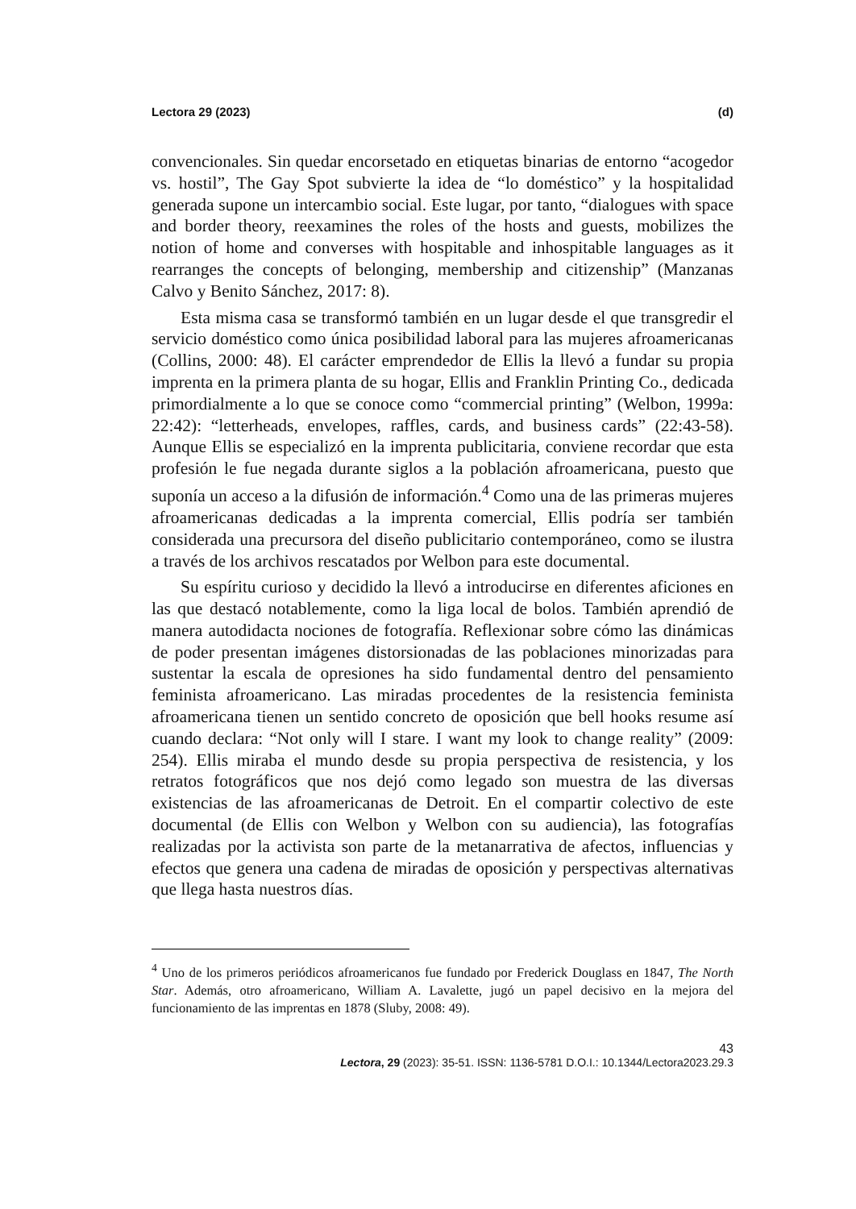Lectora 29 (2023) (d)
convencionales. Sin quedar encorsetado en etiquetas binarias de entorno “acogedor vs. hostil”, The Gay Spot subvierte la idea de “lo doméstico” y la hospitalidad generada supone un intercambio social. Este lugar, por tanto, “dialogues with space and border theory, reexamines the roles of the hosts and guests, mobilizes the notion of home and converses with hospitable and inhospitable languages as it rearranges the concepts of belonging, membership and citizenship” (Manzanas Calvo y Benito Sánchez, 2017: 8).
Esta misma casa se transformó también en un lugar desde el que transgredir el servicio doméstico como única posibilidad laboral para las mujeres afroamericanas (Collins, 2000: 48). El carácter emprendedor de Ellis la llevó a fundar su propia imprenta en la primera planta de su hogar, Ellis and Franklin Printing Co., dedicada primordialmente a lo que se conoce como “commercial printing” (Welbon, 1999a: 22:42): “letterheads, envelopes, raffles, cards, and business cards” (22:43-58). Aunque Ellis se especializó en la imprenta publicitaria, conviene recordar que esta profesión le fue negada durante siglos a la población afroamericana, puesto que suponía un acceso a la difusión de información.<sup>4</sup> Como una de las primeras mujeres afroamericanas dedicadas a la imprenta comercial, Ellis podría ser también considerada una precursora del diseño publicitario contemporáneo, como se ilustra a través de los archivos rescatados por Welbon para este documental.
Su espíritu curioso y decidido la llevó a introducirse en diferentes aficiones en las que destacó notablemente, como la liga local de bolos. También aprendió de manera autodidacta nociones de fotografía. Reflexionar sobre cómo las dinámicas de poder presentan imágenes distorsionadas de las poblaciones minorizadas para sustentar la escala de opresiones ha sido fundamental dentro del pensamiento feminista afroamericano. Las miradas procedentes de la resistencia feminista afroamericana tienen un sentido concreto de oposición que bell hooks resume así cuando declara: “Not only will I stare. I want my look to change reality” (2009: 254). Ellis miraba el mundo desde su propia perspectiva de resistencia, y los retratos fotográficos que nos dejó como legado son muestra de las diversas existencias de las afroamericanas de Detroit. En el compartir colectivo de este documental (de Ellis con Welbon y Welbon con su audiencia), las fotografías realizadas por la activista son parte de la metanarrativa de afectos, influencias y efectos que genera una cadena de miradas de oposición y perspectivas alternativas que llega hasta nuestros días.
<sup>4</sup> Uno de los primeros periódicos afroamericanos fue fundado por Frederick Douglass en 1847, The North Star. Además, otro afroamericano, William A. Lavalette, jugó un papel decisivo en la mejora del funcionamiento de las imprentas en 1878 (Sluby, 2008: 49).
43
Lectora, 29 (2023): 35-51. ISSN: 1136-5781 D.O.I.: 10.1344/Lectora2023.29.3